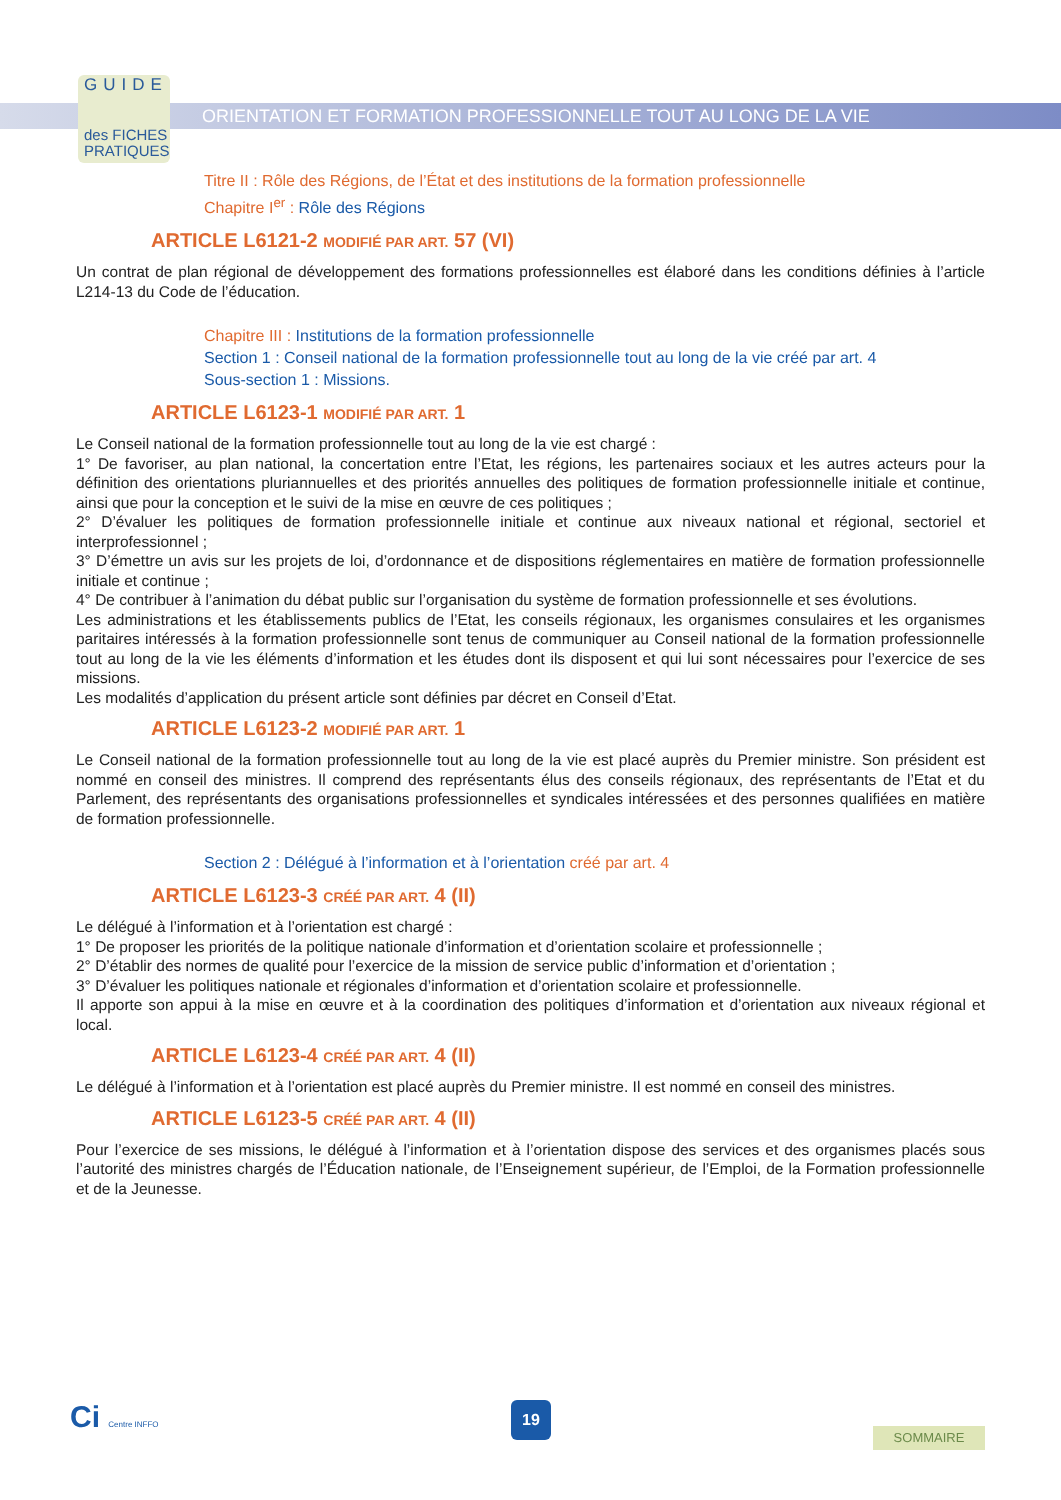GUIDE
des FICHES
PRATIQUES
ORIENTATION ET FORMATION PROFESSIONNELLE TOUT AU LONG DE LA VIE
Titre II : Rôle des Régions, de l’État et des institutions de la formation professionnelle
Chapitre I<sup>er</sup> : Rôle des Régions
ARTICLE L6121-2 MODIFIÉ PAR ART. 57 (VI)
Un contrat de plan régional de développement des formations professionnelles est élaboré dans les conditions définies à l’article L214-13 du Code de l’éducation.
Chapitre III : Institutions de la formation professionnelle
Section 1 : Conseil national de la formation professionnelle tout au long de la vie créé par art. 4
Sous-section 1 : Missions.
ARTICLE L6123-1 MODIFIÉ PAR ART. 1
Le Conseil national de la formation professionnelle tout au long de la vie est chargé :
1° De favoriser, au plan national, la concertation entre l’Etat, les régions, les partenaires sociaux et les autres acteurs pour la définition des orientations pluriannuelles et des priorités annuelles des politiques de formation professionnelle initiale et continue, ainsi que pour la conception et le suivi de la mise en œuvre de ces politiques ;
2° D’évaluer les politiques de formation professionnelle initiale et continue aux niveaux national et régional, sectoriel et interprofessionnel ;
3° D’émettre un avis sur les projets de loi, d’ordonnance et de dispositions réglementaires en matière de formation professionnelle initiale et continue ;
4° De contribuer à l’animation du débat public sur l’organisation du système de formation professionnelle et ses évolutions.
Les administrations et les établissements publics de l’Etat, les conseils régionaux, les organismes consulaires et les organismes paritaires intéressés à la formation professionnelle sont tenus de communiquer au Conseil national de la formation professionnelle tout au long de la vie les éléments d’information et les études dont ils disposent et qui lui sont nécessaires pour l’exercice de ses missions.
Les modalités d’application du présent article sont définies par décret en Conseil d’Etat.
ARTICLE L6123-2 MODIFIÉ PAR ART. 1
Le Conseil national de la formation professionnelle tout au long de la vie est placé auprès du Premier ministre. Son président est nommé en conseil des ministres. Il comprend des représentants élus des conseils régionaux, des représentants de l’Etat et du Parlement, des représentants des organisations professionnelles et syndicales intéressées et des personnes qualifiées en matière de formation professionnelle.
Section 2 : Délégué à l’information et à l’orientation créé par art. 4
ARTICLE L6123-3 CRÉÉ PAR ART. 4 (II)
Le délégué à l’information et à l’orientation est chargé :
1° De proposer les priorités de la politique nationale d’information et d’orientation scolaire et professionnelle ;
2° D’établir des normes de qualité pour l’exercice de la mission de service public d’information et d’orientation ;
3° D’évaluer les politiques nationale et régionales d’information et d’orientation scolaire et professionnelle.
Il apporte son appui à la mise en œuvre et à la coordination des politiques d’information et d’orientation aux niveaux régional et local.
ARTICLE L6123-4 CRÉÉ PAR ART. 4 (II)
Le délégué à l’information et à l’orientation est placé auprès du Premier ministre. Il est nommé en conseil des ministres.
ARTICLE L6123-5 CRÉÉ PAR ART. 4 (II)
Pour l’exercice de ses missions, le délégué à l’information et à l’orientation dispose des services et des organismes placés sous l’autorité des ministres chargés de l’Éducation nationale, de l’Enseignement supérieur, de l’Emploi, de la Formation professionnelle et de la Jeunesse.
Ci Centre INFFO 19
SOMMAIRE